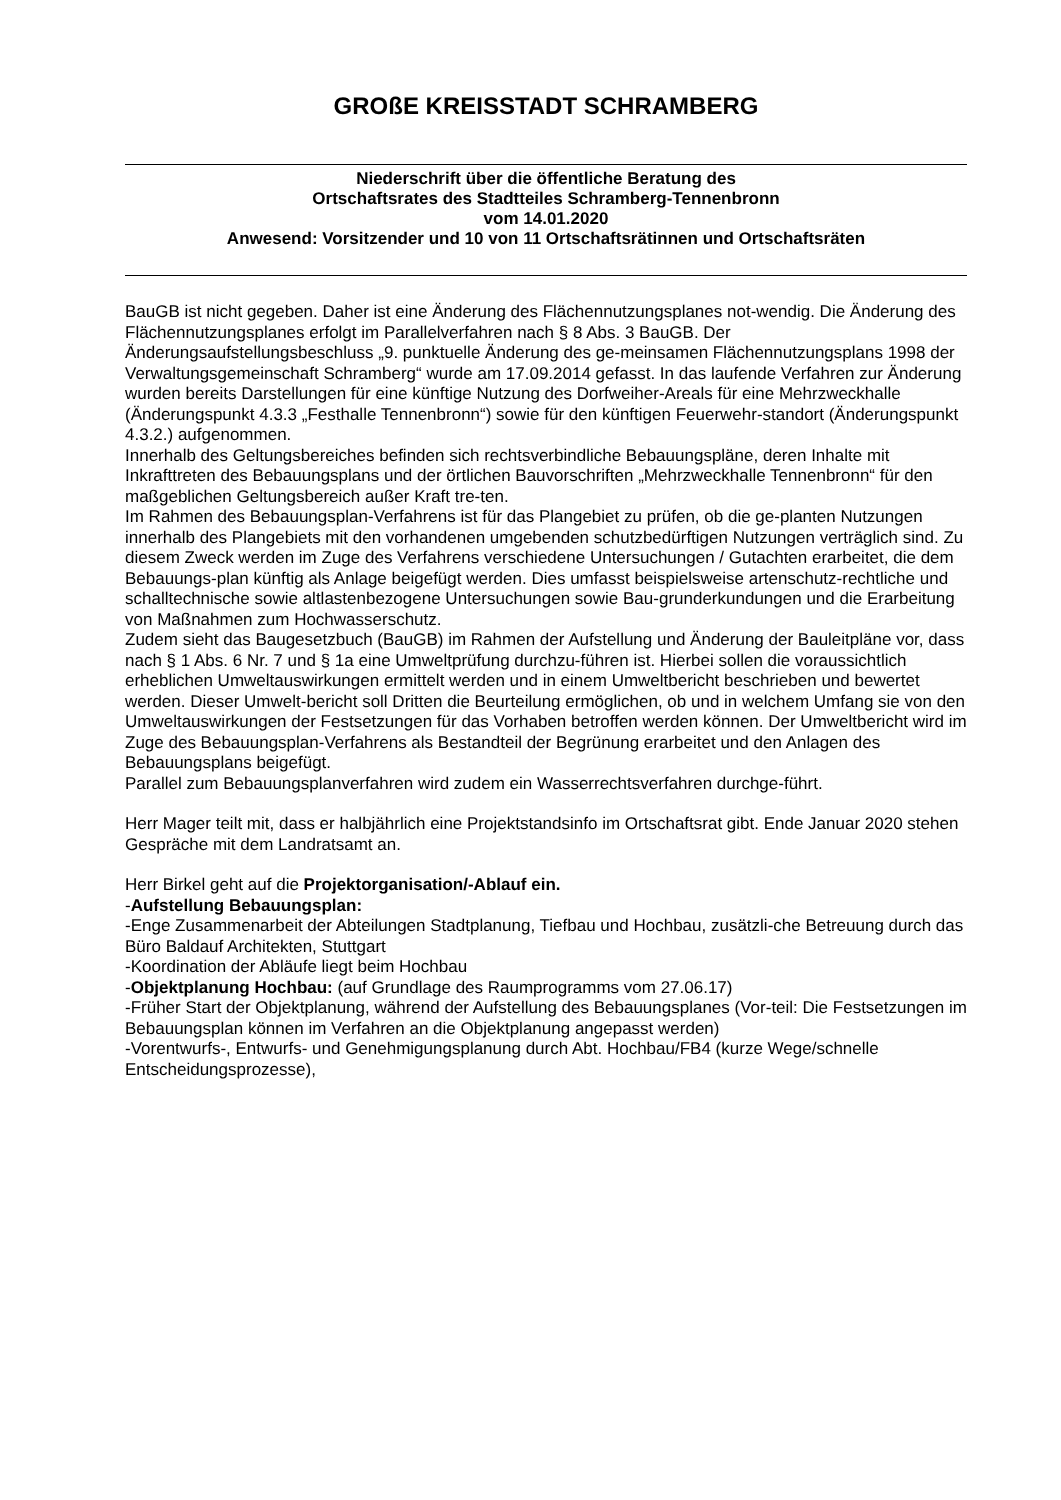GROßE KREISSTADT SCHRAMBERG
Niederschrift über die öffentliche Beratung des
Ortschaftsrates des Stadtteiles Schramberg-Tennenbronn
vom 14.01.2020
Anwesend: Vorsitzender und 10 von 11 Ortschaftsrätinnen und Ortschaftsräten
BauGB ist nicht gegeben. Daher ist eine Änderung des Flächennutzungsplanes not-wendig. Die Änderung des Flächennutzungsplanes erfolgt im Parallelverfahren nach § 8 Abs. 3 BauGB. Der Änderungsaufstellungsbeschluss „9. punktuelle Änderung des ge-meinsamen Flächennutzungsplans 1998 der Verwaltungsgemeinschaft Schramberg“ wurde am 17.09.2014 gefasst. In das laufende Verfahren zur Änderung wurden bereits Darstellungen für eine künftige Nutzung des Dorfweiher-Areals für eine Mehrzweckhalle (Änderungspunkt 4.3.3 „Festhalle Tennenbronn“) sowie für den künftigen Feuerwehr-standort (Änderungspunkt 4.3.2.) aufgenommen.
Innerhalb des Geltungsbereiches befinden sich rechtsverbindliche Bebauungspläne, deren Inhalte mit Inkrafttreten des Bebauungsplans und der örtlichen Bauvorschriften „Mehrzweckhalle Tennenbronn“ für den maßgeblichen Geltungsbereich außer Kraft tre-ten.
Im Rahmen des Bebauungsplan-Verfahrens ist für das Plangebiet zu prüfen, ob die ge-planten Nutzungen innerhalb des Plangebiets mit den vorhandenen umgebenden schutzbedürftigen Nutzungen verträglich sind. Zu diesem Zweck werden im Zuge des Verfahrens verschiedene Untersuchungen / Gutachten erarbeitet, die dem Bebauungs-plan künftig als Anlage beigefügt werden. Dies umfasst beispielsweise artenschutz-rechtliche und schalltechnische sowie altlastenbezogene Untersuchungen sowie Bau-grunderkundungen und die Erarbeitung von Maßnahmen zum Hochwasserschutz.
Zudem sieht das Baugesetzbuch (BauGB) im Rahmen der Aufstellung und Änderung der Bauleitpläne vor, dass nach § 1 Abs. 6 Nr. 7 und § 1a eine Umweltprüfung durchzu-führen ist. Hierbei sollen die voraussichtlich erheblichen Umweltauswirkungen ermittelt werden und in einem Umweltbericht beschrieben und bewertet werden. Dieser Umwelt-bericht soll Dritten die Beurteilung ermöglichen, ob und in welchem Umfang sie von den Umweltauswirkungen der Festsetzungen für das Vorhaben betroffen werden können. Der Umweltbericht wird im Zuge des Bebauungsplan-Verfahrens als Bestandteil der Begrünung erarbeitet und den Anlagen des Bebauungsplans beigefügt.
Parallel zum Bebauungsplanverfahren wird zudem ein Wasserrechtsverfahren durchge-führt.
Herr Mager teilt mit, dass er halbjährlich eine Projektstandsinfo im Ortschaftsrat gibt. Ende Januar 2020 stehen Gespräche mit dem Landratsamt an.
Herr Birkel geht auf die Projektorganisation/-Ablauf ein.
-Aufstellung Bebauungsplan:
-Enge Zusammenarbeit der Abteilungen Stadtplanung, Tiefbau und Hochbau, zusätzli-che Betreuung durch das Büro Baldauf Architekten, Stuttgart
-Koordination der Abläufe liegt beim Hochbau
-Objektplanung Hochbau: (auf Grundlage des Raumprogramms vom 27.06.17)
-Früher Start der Objektplanung, während der Aufstellung des Bebauungsplanes (Vor-teil: Die Festsetzungen im Bebauungsplan können im Verfahren an die Objektplanung angepasst werden)
-Vorentwurfs-, Entwurfs- und Genehmigungsplanung durch Abt. Hochbau/FB4 (kurze Wege/schnelle Entscheidungsprozesse),